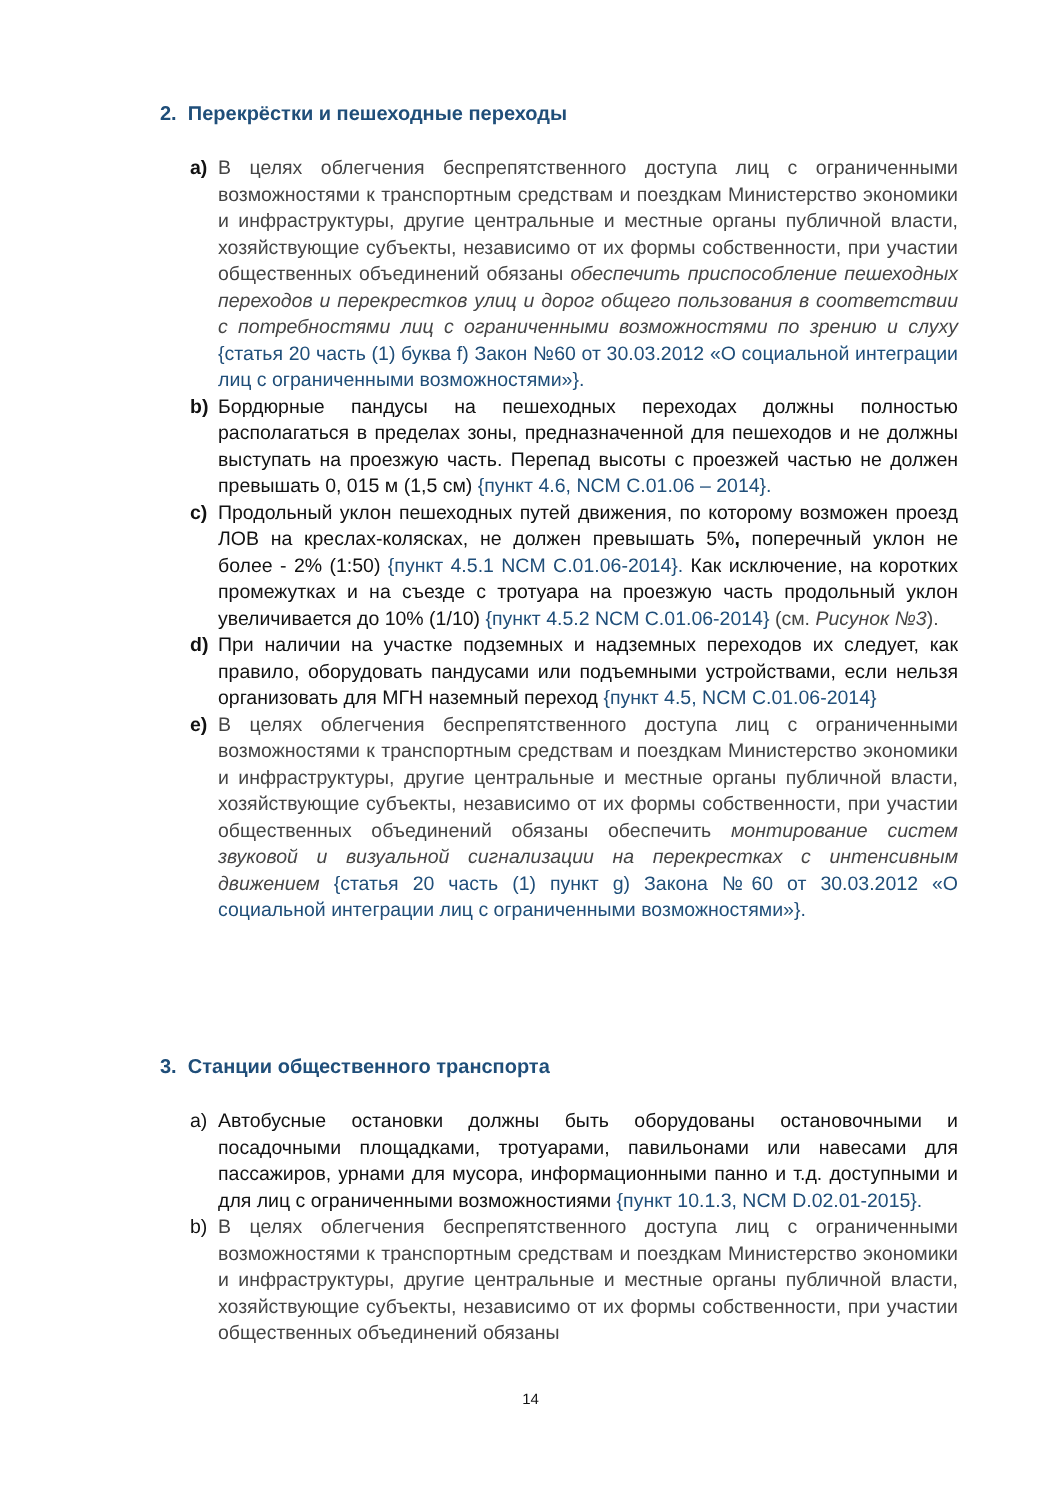2. Перекрёстки и пешеходные переходы
a) В целях облегчения беспрепятственного доступа лиц с ограниченными возможностями к транспортным средствам и поездкам Министерство экономики и инфраструктуры, другие центральные и местные органы публичной власти, хозяйствующие субъекты, независимо от их формы собственности, при участии общественных объединений обязаны обеспечить приспособление пешеходных переходов и перекрестков улиц и дорог общего пользования в соответствии с потребностями лиц с ограниченными возможностями по зрению и слуху {статья 20 часть (1) буква f) Закон №60 от 30.03.2012 «О социальной интеграции лиц с ограниченными возможностями»}.
b) Бордюрные пандусы на пешеходных переходах должны полностью располагаться в пределах зоны, предназначенной для пешеходов и не должны выступать на проезжую часть. Перепад высоты с проезжей частью не должен превышать 0, 015 м (1,5 см) {пункт 4.6, NCM C.01.06 – 2014}.
c) Продольный уклон пешеходных путей движения, по которому возможен проезд ЛОВ на креслах-колясках, не должен превышать 5%, поперечный уклон не более - 2% (1:50) {пункт 4.5.1 NCM C.01.06-2014}. Как исключение, на коротких промежутках и на съезде с тротуара на проезжую часть продольный уклон увеличивается до 10% (1/10) {пункт 4.5.2 NCM C.01.06-2014} (см. Рисунок №3).
d) При наличии на участке подземных и надземных переходов их следует, как правило, оборудовать пандусами или подъемными устройствами, если нельзя организовать для МГН наземный переход {пункт 4.5, NCM C.01.06-2014}
e) В целях облегчения беспрепятственного доступа лиц с ограниченными возможностями к транспортным средствам и поездкам Министерство экономики и инфраструктуры, другие центральные и местные органы публичной власти, хозяйствующие субъекты, независимо от их формы собственности, при участии общественных объединений обязаны обеспечить монтирование систем звуковой и визуальной сигнализации на перекрестках с интенсивным движением {статья 20 часть (1) пункт g) Закона №60 от 30.03.2012 «О социальной интеграции лиц с ограниченными возможностями»}.
3. Станции общественного транспорта
a) Автобусные остановки должны быть оборудованы остановочными и посадочными площадками, тротуарами, павильонами или навесами для пассажиров, урнами для мусора, информационными панно и т.д. доступными и для лиц с ограниченными возможностиями {пункт 10.1.3, NCM D.02.01-2015}.
b) В целях облегчения беспрепятственного доступа лиц с ограниченными возможностями к транспортным средствам и поездкам Министерство экономики и инфраструктуры, другие центральные и местные органы публичной власти, хозяйствующие субъекты, независимо от их формы собственности, при участии общественных объединений обязаны
14